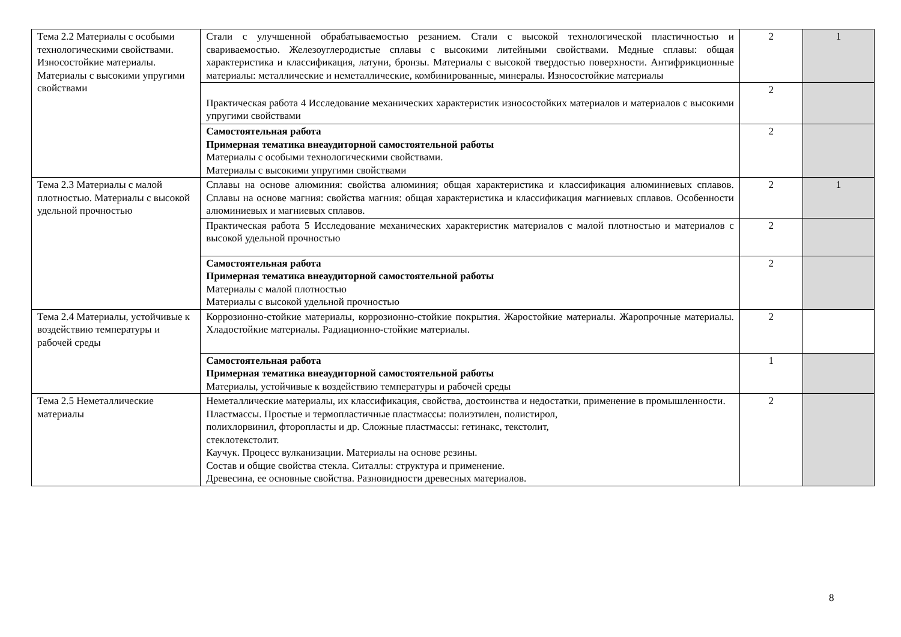| Тема 2.2 Материалы с особыми технологическими свойствами. Износостойкие материалы. Материалы с высокими упругими свойствами | Стали с улучшенной обрабатываемостью резанием. Стали с высокой технологической пластичностью и свариваемостью. Железоуглеродистые сплавы с высокими литейными свойствами. Медные сплавы: общая характеристика и классификация, латуни, бронзы. Материалы с высокой твердостью поверхности. Антифрикционные материалы: металлические и неметаллические, комбинированные, минералы. Износостойкие материалы | 2 | 1 |
| | Практическая работа 4 Исследование механических характеристик износостойких материалов и материалов с высокими упругими свойствами | 2 | |
| | Самостоятельная работа Примерная тематика внеаудиторной самостоятельной работы Материалы с особыми технологическими свойствами. Материалы с высокими упругими свойствами | 2 | |
| Тема 2.3 Материалы с малой плотностью. Материалы с высокой удельной прочностью | Сплавы на основе алюминия: свойства алюминия; общая характеристика и классификация алюминиевых сплавов. Сплавы на основе магния: свойства магния: общая характеристика и классификация магниевых сплавов. Особенности алюминиевых и магниевых сплавов. | 2 | 1 |
| | Практическая работа 5 Исследование механических характеристик материалов с малой плотностью и материалов с высокой удельной прочностью | 2 | |
| | Самостоятельная работа Примерная тематика внеаудиторной самостоятельной работы Материалы с малой плотностью Материалы с высокой удельной прочностью | 2 | |
| Тема 2.4 Материалы, устойчивые к воздействию температуры и рабочей среды | Коррозионно-стойкие материалы, коррозионно-стойкие покрытия. Жаростойкие материалы. Жаропрочные материалы. Хладостойкие материалы. Радиационно-стойкие материалы. | 2 | |
| | Самостоятельная работа Примерная тематика внеаудиторной самостоятельной работы Материалы, устойчивые к воздействию температуры и рабочей среды | 1 | |
| Тема 2.5 Неметаллические материалы | Неметаллические материалы, их классификация, свойства, достоинства и недостатки, применение в промышленности. Пластмассы. Простые и термопластичные пластмассы: полиэтилен, полистирол, полихлорвинил, фторопласты и др. Сложные пластмассы: гетинакс, текстолит, стеклотекстолит. Каучук. Процесс вулканизации. Материалы на основе резины. Состав и общие свойства стекла. Ситаллы: структура и применение. Древесина, ее основные свойства. Разновидности древесных материалов. | 2 | |
8